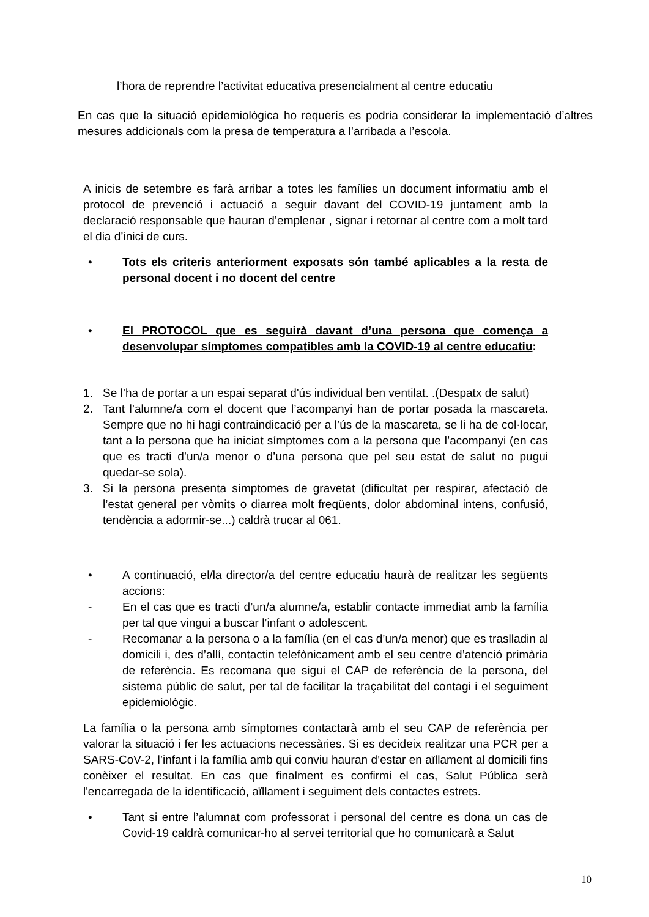l’hora de reprendre l’activitat educativa presencialment al centre educatiu
En cas que la situació epidemiològica ho requerís es podria considerar la implementació d’altres mesures addicionals com la presa de temperatura a l’arribada a l’escola.
A inicis de setembre es farà arribar a totes les famílies un document informatiu amb el protocol de prevenció i actuació a seguir davant del COVID-19 juntament amb la declaració responsable que hauran d’emplenar , signar i retornar al centre com a molt tard el dia d’inici de curs.
• Tots els criteris anteriorment exposats són també aplicables a la resta de personal docent i no docent del centre
• El PROTOCOL que es seguirà davant d’una persona que comença a desenvolupar símptomes compatibles amb la COVID-19 al centre educatiu:
1. Se l’ha de portar a un espai separat d'ús individual ben ventilat. .(Despatx de salut)
2. Tant l’alumne/a com el docent que l’acompanyi han de portar posada la mascareta. Sempre que no hi hagi contraindicació per a l’ús de la mascareta, se li ha de col·locar, tant a la persona que ha iniciat símptomes com a la persona que l’acompanyi (en cas que es tracti d’un/a menor o d’una persona que pel seu estat de salut no pugui quedar-se sola).
3. Si la persona presenta símptomes de gravetat (dificultat per respirar, afectació de l’estat general per vòmits o diarrea molt freqüents, dolor abdominal intens, confusió, tendència a adormir-se...) caldrà trucar al 061.
• A continuació, el/la director/a del centre educatiu haurà de realitzar les següents accions:
- En el cas que es tracti d’un/a alumne/a, establir contacte immediat amb la família per tal que vingui a buscar l’infant o adolescent.
- Recomanar a la persona o a la família (en el cas d’un/a menor) que es traslladin al domicili i, des d’allí, contactin telefònicament amb el seu centre d’atenció primària de referència. Es recomana que sigui el CAP de referència de la persona, del sistema públic de salut, per tal de facilitar la traçabilitat del contagi i el seguiment epidemiològic.
La família o la persona amb símptomes contactarà amb el seu CAP de referència per valorar la situació i fer les actuacions necessàries. Si es decideix realitzar una PCR per a SARS-CoV-2, l’infant i la família amb qui conviu hauran d’estar en aïllament al domicili fins conèixer el resultat. En cas que finalment es confirmi el cas, Salut Pública serà l'encarregada de la identificació, aïllament i seguiment dels contactes estrets.
• Tant si entre l’alumnat com professorat i personal del centre es dona un cas de Covid-19 caldrà comunicar-ho al servei territorial que ho comunicarà a Salut
10